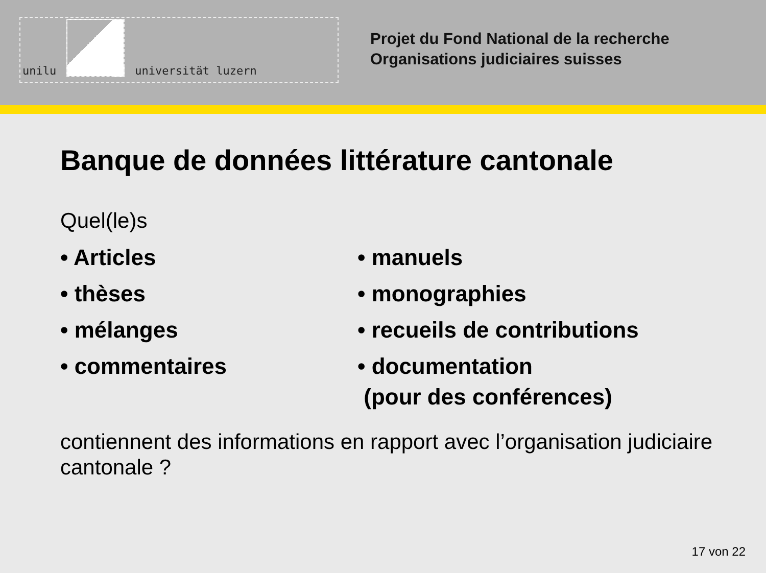unilu
universität luzern
Projet du Fond National de la recherche
Organisations judiciaires suisses
Banque de données littérature cantonale
Quel(le)s
• Articles
• thèses
• mélanges
• commentaires
• manuels
• monographies
• recueils de contributions
• documentation
(pour des conférences)
contiennent des informations en rapport avec l’organisation judiciaire cantonale ?
17 von 22